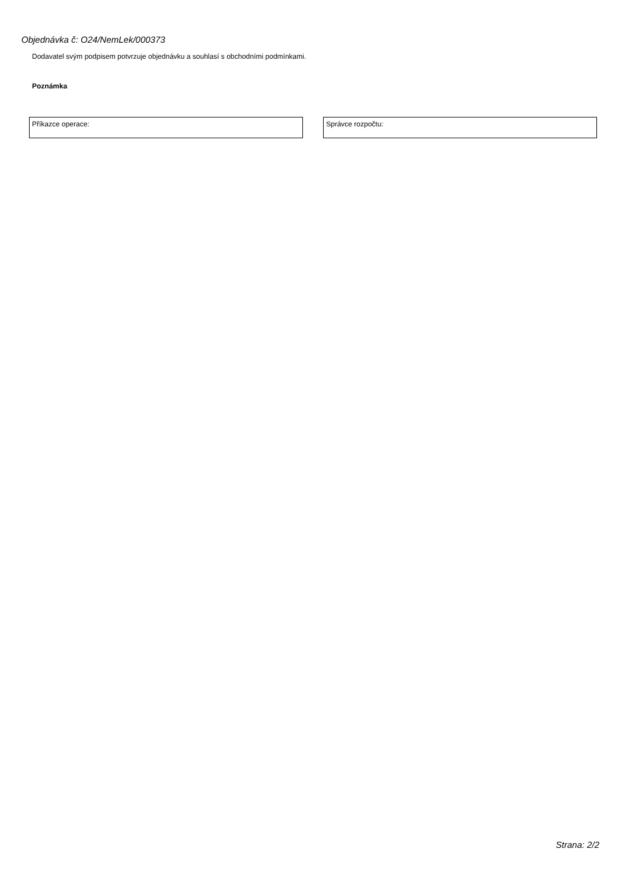Objednávka č: O24/NemLek/000373
Dodavatel svým podpisem potvrzuje objednávku a souhlasí s obchodními podmínkami.
Poznámka
Příkazce operace: Správce rozpočtu:
Strana: 2/2